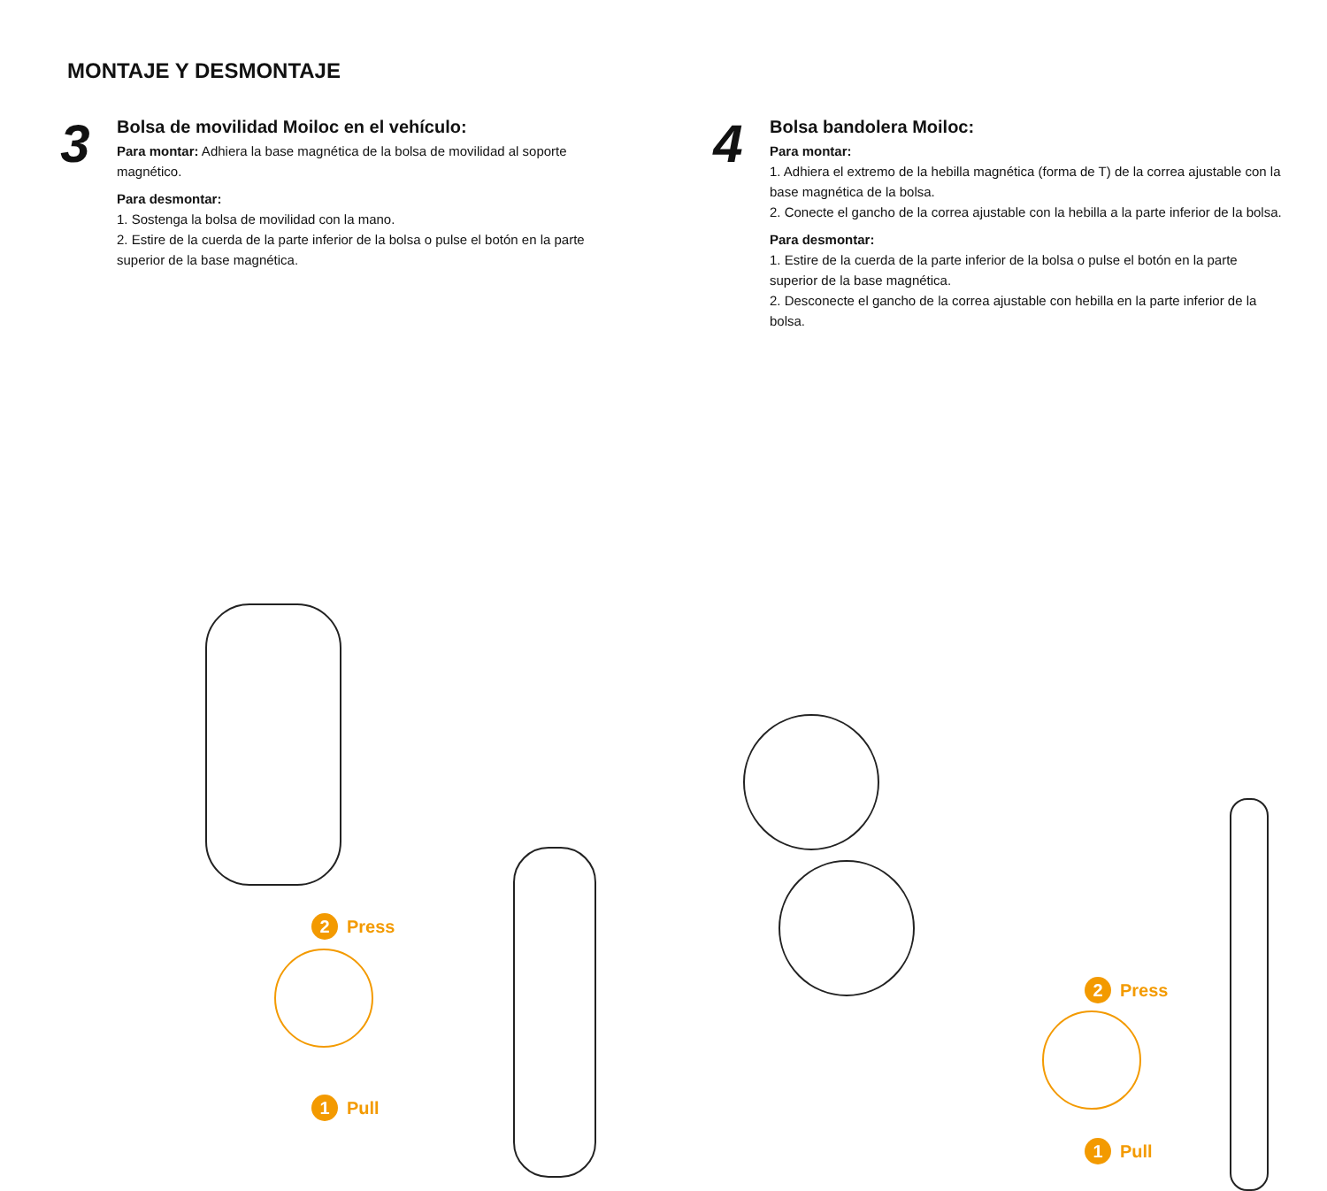MONTAJE Y DESMONTAJE
3
Bolsa de movilidad Moiloc en el vehículo:
Para montar: Adhiera la base magnética de la bolsa de movilidad al soporte magnético.
Para desmontar:
1. Sostenga la bolsa de movilidad con la mano.
2. Estire de la cuerda de la parte inferior de la bolsa o pulse el botón en la parte superior de la base magnética.
4
Bolsa bandolera Moiloc:
Para montar:
1. Adhiera el extremo de la hebilla magnética (forma de T) de la correa ajustable con la base magnética de la bolsa.
2. Conecte el gancho de la correa ajustable con la hebilla a la parte inferior de la bolsa.
Para desmontar:
1. Estire de la cuerda de la parte inferior de la bolsa o pulse el botón en la parte superior de la base magnética.
2. Desconecte el gancho de la correa ajustable con hebilla en la parte inferior de la bolsa.
2 Press
1 Pull
2 Press
1 Pull